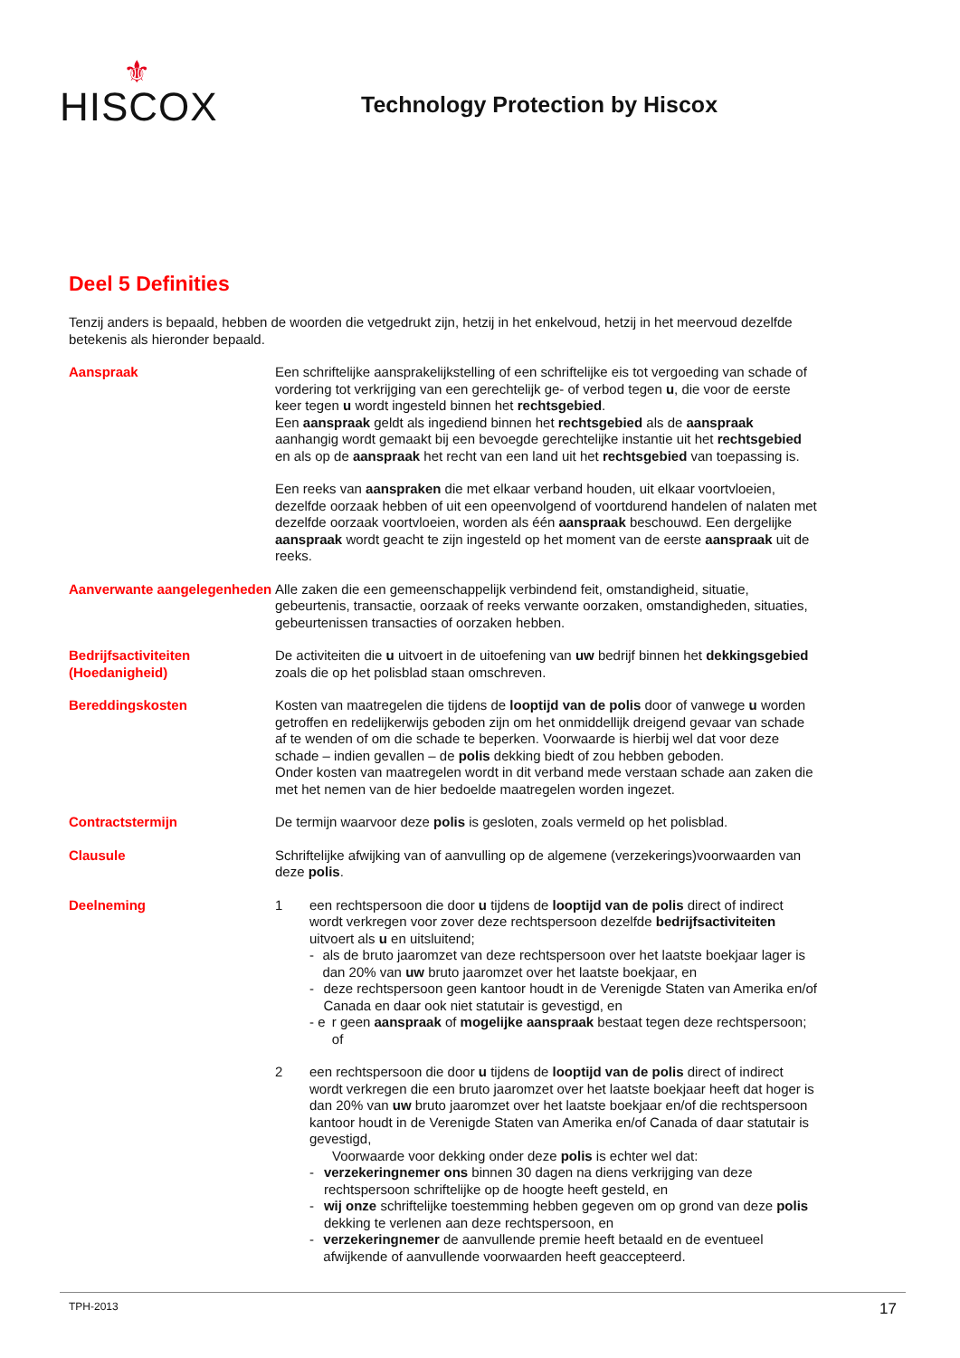⚜
HISCOX
Technology Protection by Hiscox
Deel 5 Definities
Tenzij anders is bepaald, hebben de woorden die vetgedrukt zijn, hetzij in het enkelvoud, hetzij in het meervoud dezelfde betekenis als hieronder bepaald.
Aanspraak Een schriftelijke aansprakelijkstelling of een schriftelijke eis tot vergoeding van schade of vordering tot verkrijging van een gerechtelijk ge- of verbod tegen u, die voor de eerste keer tegen u wordt ingesteld binnen het rechtsgebied.
Een aanspraak geldt als ingediend binnen het rechtsgebied als de aanspraak aanhangig wordt gemaakt bij een bevoegde gerechtelijke instantie uit het rechtsgebied en als op de aanspraak het recht van een land uit het rechtsgebied van toepassing is.
Een reeks van aanspraken die met elkaar verband houden, uit elkaar voortvloeien, dezelfde oorzaak hebben of uit een opeenvolgend of voortdurend handelen of nalaten met dezelfde oorzaak voortvloeien, worden als één aanspraak beschouwd. Een dergelijke aanspraak wordt geacht te zijn ingesteld op het moment van de eerste aanspraak uit de reeks.
Aanverwante aangelegenheden
Alle zaken die een gemeenschappelijk verbindend feit, omstandigheid, situatie, gebeurtenis, transactie, oorzaak of reeks verwante oorzaken, omstandigheden, situaties, gebeurtenissen transacties of oorzaken hebben.
Bedrijfsactiviteiten (Hoedanigheid)
De activiteiten die u uitvoert in de uitoefening van uw bedrijf binnen het dekkingsgebied zoals die op het polisblad staan omschreven.
Bereddingskosten Kosten van maatregelen die tijdens de looptijd van de polis door of vanwege u worden getroffen en redelijkerwijs geboden zijn om het onmiddellijk dreigend gevaar van schade af te wenden of om die schade te beperken. Voorwaarde is hierbij wel dat voor deze schade – indien gevallen – de polis dekking biedt of zou hebben geboden.
Onder kosten van maatregelen wordt in dit verband mede verstaan schade aan zaken die met het nemen van de hier bedoelde maatregelen worden ingezet.
Contractstermijn De termijn waarvoor deze polis is gesloten, zoals vermeld op het polisblad.
Clausule Schriftelijke afwijking van of aanvulling op de algemene (verzekerings)voorwaarden van deze polis.
Deelneming 1 een rechtspersoon die door u tijdens de looptijd van de polis direct of indirect wordt verkregen voor zover deze rechtspersoon dezelfde bedrijfsactiviteiten uitvoert als u en uitsluitend;
- als de bruto jaaromzet van deze rechtspersoon over het laatste boekjaar lager is dan 20% van uw bruto jaaromzet over het laatste boekjaar, en
- deze rechtspersoon geen kantoor houdt in de Verenigde Staten van Amerika en/of Canada en daar ook niet statutair is gevestigd, en
- e r geen aanspraak of mogelijke aanspraak bestaat tegen deze rechtspersoon; of
2 een rechtspersoon die door u tijdens de looptijd van de polis direct of indirect wordt verkregen die een bruto jaaromzet over het laatste boekjaar heeft dat hoger is dan 20% van uw bruto jaaromzet over het laatste boekjaar en/of die rechtspersoon kantoor houdt in de Verenigde Staten van Amerika en/of Canada of daar statutair is gevestigd,
Voorwaarde voor dekking onder deze polis is echter wel dat:
- verzekeringnemer ons binnen 30 dagen na diens verkrijging van deze rechtspersoon schriftelijke op de hoogte heeft gesteld, en
- wij onze schriftelijke toestemming hebben gegeven om op grond van deze polis dekking te verlenen aan deze rechtspersoon, en
- verzekeringnemer de aanvullende premie heeft betaald en de eventueel afwijkende of aanvullende voorwaarden heeft geaccepteerd.
TPH-2013 17